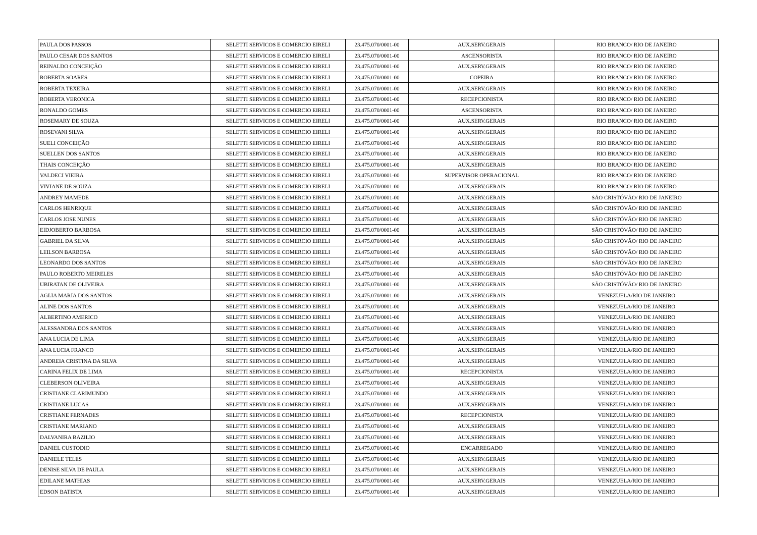| PAULA DOS PASSOS | SELETTI SERVICOS E COMERCIO EIRELI | 23.475.070/0001-00 | AUX.SERV.GERAIS | RIO BRANCO/ RIO DE JANEIRO |
| PAULO CESAR DOS SANTOS | SELETTI SERVICOS E COMERCIO EIRELI | 23.475.070/0001-00 | ASCENSORISTA | RIO BRANCO/ RIO DE JANEIRO |
| REINALDO CONCEIÇÃO | SELETTI SERVICOS E COMERCIO EIRELI | 23.475.070/0001-00 | AUX.SERV.GERAIS | RIO BRANCO/ RIO DE JANEIRO |
| ROBERTA SOARES | SELETTI SERVICOS E COMERCIO EIRELI | 23.475.070/0001-00 | COPEIRA | RIO BRANCO/ RIO DE JANEIRO |
| ROBERTA TEXEIRA | SELETTI SERVICOS E COMERCIO EIRELI | 23.475.070/0001-00 | AUX.SERV.GERAIS | RIO BRANCO/ RIO DE JANEIRO |
| ROBERTA VERONICA | SELETTI SERVICOS E COMERCIO EIRELI | 23.475.070/0001-00 | RECEPCIONISTA | RIO BRANCO/ RIO DE JANEIRO |
| RONALDO GOMES | SELETTI SERVICOS E COMERCIO EIRELI | 23.475.070/0001-00 | ASCENSORISTA | RIO BRANCO/ RIO DE JANEIRO |
| ROSEMARY DE SOUZA | SELETTI SERVICOS E COMERCIO EIRELI | 23.475.070/0001-00 | AUX.SERV.GERAIS | RIO BRANCO/ RIO DE JANEIRO |
| ROSEVANI SILVA | SELETTI SERVICOS E COMERCIO EIRELI | 23.475.070/0001-00 | AUX.SERV.GERAIS | RIO BRANCO/ RIO DE JANEIRO |
| SUELI CONCEIÇÃO | SELETTI SERVICOS E COMERCIO EIRELI | 23.475.070/0001-00 | AUX.SERV.GERAIS | RIO BRANCO/ RIO DE JANEIRO |
| SUELLEN DOS SANTOS | SELETTI SERVICOS E COMERCIO EIRELI | 23.475.070/0001-00 | AUX.SERV.GERAIS | RIO BRANCO/ RIO DE JANEIRO |
| THAIS CONCEIÇÃO | SELETTI SERVICOS E COMERCIO EIRELI | 23.475.070/0001-00 | AUX.SERV.GERAIS | RIO BRANCO/ RIO DE JANEIRO |
| VALDECI VIEIRA | SELETTI SERVICOS E COMERCIO EIRELI | 23.475.070/0001-00 | SUPERVISOR OPERACIONAL | RIO BRANCO/ RIO DE JANEIRO |
| VIVIANE DE SOUZA | SELETTI SERVICOS E COMERCIO EIRELI | 23.475.070/0001-00 | AUX.SERV.GERAIS | RIO BRANCO/ RIO DE JANEIRO |
| ANDREY MAMEDE | SELETTI SERVICOS E COMERCIO EIRELI | 23.475.070/0001-00 | AUX.SERV.GERAIS | SÃO CRISTÓVÃO/ RIO DE JANEIRO |
| CARLOS HENRIQUE | SELETTI SERVICOS E COMERCIO EIRELI | 23.475.070/0001-00 | AUX.SERV.GERAIS | SÃO CRISTÓVÃO/ RIO DE JANEIRO |
| CARLOS JOSE NUNES | SELETTI SERVICOS E COMERCIO EIRELI | 23.475.070/0001-00 | AUX.SERV.GERAIS | SÃO CRISTÓVÃO/ RIO DE JANEIRO |
| EIDJOBERTO BARBOSA | SELETTI SERVICOS E COMERCIO EIRELI | 23.475.070/0001-00 | AUX.SERV.GERAIS | SÃO CRISTÓVÃO/ RIO DE JANEIRO |
| GABRIEL DA SILVA | SELETTI SERVICOS E COMERCIO EIRELI | 23.475.070/0001-00 | AUX.SERV.GERAIS | SÃO CRISTÓVÃO/ RIO DE JANEIRO |
| LEILSON BARBOSA | SELETTI SERVICOS E COMERCIO EIRELI | 23.475.070/0001-00 | AUX.SERV.GERAIS | SÃO CRISTÓVÃO/ RIO DE JANEIRO |
| LEONARDO DOS SANTOS | SELETTI SERVICOS E COMERCIO EIRELI | 23.475.070/0001-00 | AUX.SERV.GERAIS | SÃO CRISTÓVÃO/ RIO DE JANEIRO |
| PAULO ROBERTO MEIRELES | SELETTI SERVICOS E COMERCIO EIRELI | 23.475.070/0001-00 | AUX.SERV.GERAIS | SÃO CRISTÓVÃO/ RIO DE JANEIRO |
| UBIRATAN DE OLIVEIRA | SELETTI SERVICOS E COMERCIO EIRELI | 23.475.070/0001-00 | AUX.SERV.GERAIS | SÃO CRISTÓVÃO/ RIO DE JANEIRO |
| AGLIA MARIA DOS SANTOS | SELETTI SERVICOS E COMERCIO EIRELI | 23.475.070/0001-00 | AUX.SERV.GERAIS | VENEZUELA/RIO DE JANEIRO |
| ALINE DOS SANTOS | SELETTI SERVICOS E COMERCIO EIRELI | 23.475.070/0001-00 | AUX.SERV.GERAIS | VENEZUELA/RIO DE JANEIRO |
| ALBERTINO AMERICO | SELETTI SERVICOS E COMERCIO EIRELI | 23.475.070/0001-00 | AUX.SERV.GERAIS | VENEZUELA/RIO DE JANEIRO |
| ALESSANDRA DOS SANTOS | SELETTI SERVICOS E COMERCIO EIRELI | 23.475.070/0001-00 | AUX.SERV.GERAIS | VENEZUELA/RIO DE JANEIRO |
| ANA LUCIA DE LIMA | SELETTI SERVICOS E COMERCIO EIRELI | 23.475.070/0001-00 | AUX.SERV.GERAIS | VENEZUELA/RIO DE JANEIRO |
| ANA LUCIA FRANCO | SELETTI SERVICOS E COMERCIO EIRELI | 23.475.070/0001-00 | AUX.SERV.GERAIS | VENEZUELA/RIO DE JANEIRO |
| ANDREIA CRISTINA DA SILVA | SELETTI SERVICOS E COMERCIO EIRELI | 23.475.070/0001-00 | AUX.SERV.GERAIS | VENEZUELA/RIO DE JANEIRO |
| CARINA FELIX DE LIMA | SELETTI SERVICOS E COMERCIO EIRELI | 23.475.070/0001-00 | RECEPCIONISTA | VENEZUELA/RIO DE JANEIRO |
| CLEBERSON OLIVEIRA | SELETTI SERVICOS E COMERCIO EIRELI | 23.475.070/0001-00 | AUX.SERV.GERAIS | VENEZUELA/RIO DE JANEIRO |
| CRISTIANE CLARIMUNDO | SELETTI SERVICOS E COMERCIO EIRELI | 23.475.070/0001-00 | AUX.SERV.GERAIS | VENEZUELA/RIO DE JANEIRO |
| CRISTIANE LUCAS | SELETTI SERVICOS E COMERCIO EIRELI | 23.475.070/0001-00 | AUX.SERV.GERAIS | VENEZUELA/RIO DE JANEIRO |
| CRISTIANE FERNADES | SELETTI SERVICOS E COMERCIO EIRELI | 23.475.070/0001-00 | RECEPCIONISTA | VENEZUELA/RIO DE JANEIRO |
| CRISTIANE MARIANO | SELETTI SERVICOS E COMERCIO EIRELI | 23.475.070/0001-00 | AUX.SERV.GERAIS | VENEZUELA/RIO DE JANEIRO |
| DALVANIRA BAZILIO | SELETTI SERVICOS E COMERCIO EIRELI | 23.475.070/0001-00 | AUX.SERV.GERAIS | VENEZUELA/RIO DE JANEIRO |
| DANIEL CUSTODIO | SELETTI SERVICOS E COMERCIO EIRELI | 23.475.070/0001-00 | ENCARREGADO | VENEZUELA/RIO DE JANEIRO |
| DANIELE TELES | SELETTI SERVICOS E COMERCIO EIRELI | 23.475.070/0001-00 | AUX.SERV.GERAIS | VENEZUELA/RIO DE JANEIRO |
| DENISE SILVA DE PAULA | SELETTI SERVICOS E COMERCIO EIRELI | 23.475.070/0001-00 | AUX.SERV.GERAIS | VENEZUELA/RIO DE JANEIRO |
| EDILANE MATHIAS | SELETTI SERVICOS E COMERCIO EIRELI | 23.475.070/0001-00 | AUX.SERV.GERAIS | VENEZUELA/RIO DE JANEIRO |
| EDSON BATISTA | SELETTI SERVICOS E COMERCIO EIRELI | 23.475.070/0001-00 | AUX.SERV.GERAIS | VENEZUELA/RIO DE JANEIRO |